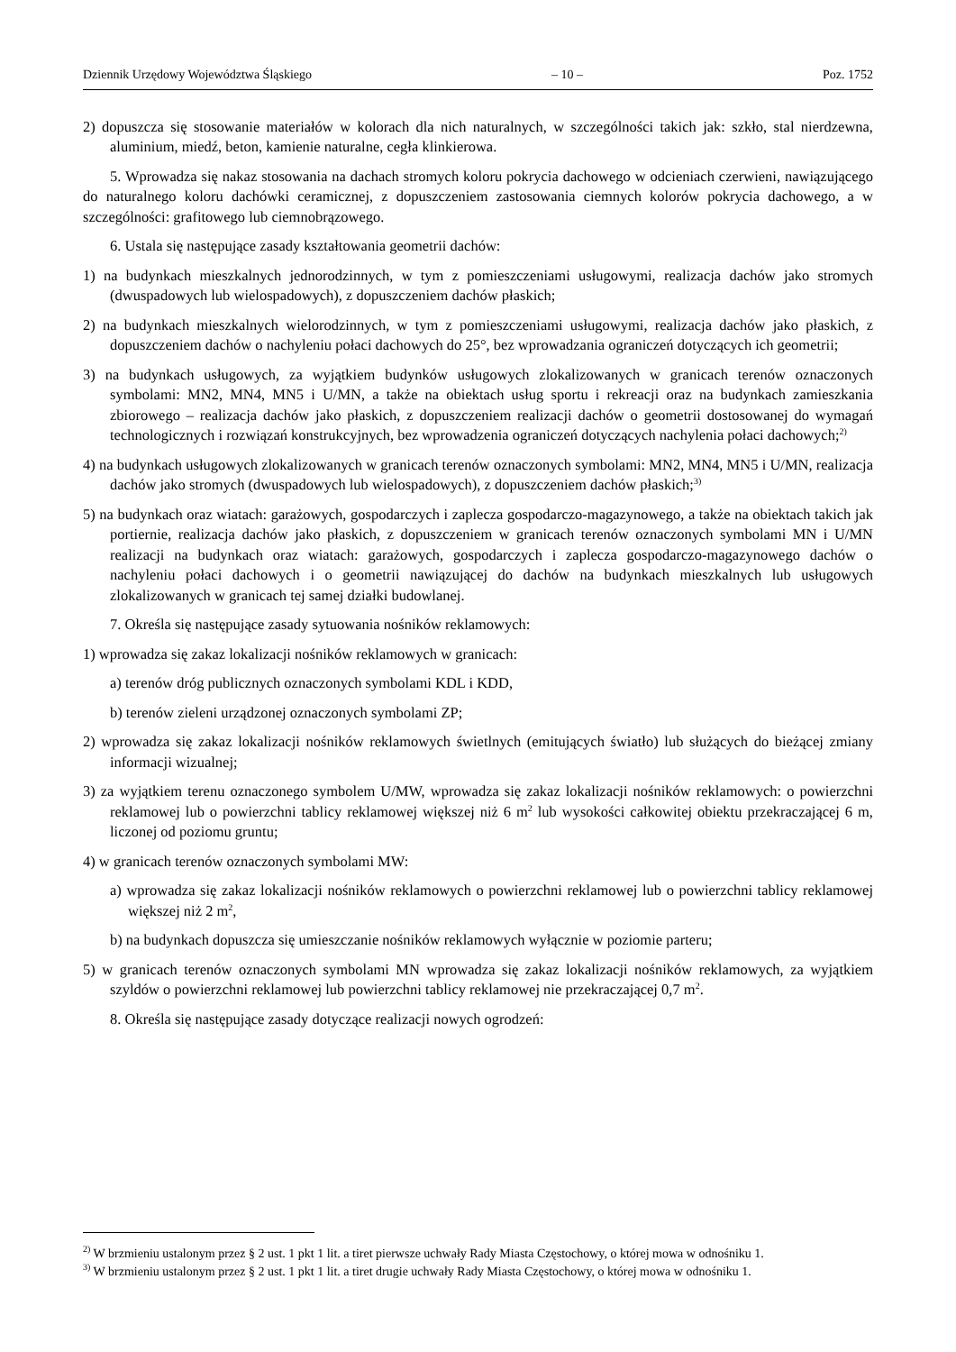Dziennik Urzędowy Województwa Śląskiego – 10 – Poz. 1752
2) dopuszcza się stosowanie materiałów w kolorach dla nich naturalnych, w szczególności takich jak: szkło, stal nierdzewna, aluminium, miedź, beton, kamienie naturalne, cegła klinkierowa.
5. Wprowadza się nakaz stosowania na dachach stromych koloru pokrycia dachowego w odcieniach czerwieni, nawiązującego do naturalnego koloru dachówki ceramicznej, z dopuszczeniem zastosowania ciemnych kolorów pokrycia dachowego, a w szczególności: grafitowego lub ciemnobrązowego.
6. Ustala się następujące zasady kształtowania geometrii dachów:
1) na budynkach mieszkalnych jednorodzinnych, w tym z pomieszczeniami usługowymi, realizacja dachów jako stromych (dwuspadowych lub wielospadowych), z dopuszczeniem dachów płaskich;
2) na budynkach mieszkalnych wielorodzinnych, w tym z pomieszczeniami usługowymi, realizacja dachów jako płaskich, z dopuszczeniem dachów o nachyleniu połaci dachowych do 25°, bez wprowadzania ograniczeń dotyczących ich geometrii;
3) na budynkach usługowych, za wyjątkiem budynków usługowych zlokalizowanych w granicach terenów oznaczonych symbolami: MN2, MN4, MN5 i U/MN, a także na obiektach usług sportu i rekreacji oraz na budynkach zamieszkania zbiorowego – realizacja dachów jako płaskich, z dopuszczeniem realizacji dachów o geometrii dostosowanej do wymagań technologicznych i rozwiązań konstrukcyjnych, bez wprowadzenia ograniczeń dotyczących nachylenia połaci dachowych;<sup>2)</sup>
4) na budynkach usługowych zlokalizowanych w granicach terenów oznaczonych symbolami: MN2, MN4, MN5 i U/MN, realizacja dachów jako stromych (dwuspadowych lub wielospadowych), z dopuszczeniem dachów płaskich;<sup>3)</sup>
5) na budynkach oraz wiatach: garażowych, gospodarczych i zaplecza gospodarczo-magazynowego, a także na obiektach takich jak portiernie, realizacja dachów jako płaskich, z dopuszczeniem w granicach terenów oznaczonych symbolami MN i U/MN realizacji na budynkach oraz wiatach: garażowych, gospodarczych i zaplecza gospodarczo-magazynowego dachów o nachyleniu połaci dachowych i o geometrii nawiązującej do dachów na budynkach mieszkalnych lub usługowych zlokalizowanych w granicach tej samej działki budowlanej.
7. Określa się następujące zasady sytuowania nośników reklamowych:
1) wprowadza się zakaz lokalizacji nośników reklamowych w granicach:
a) terenów dróg publicznych oznaczonych symbolami KDL i KDD,
b) terenów zieleni urządzonej oznaczonych symbolami ZP;
2) wprowadza się zakaz lokalizacji nośników reklamowych świetlnych (emitujących światło) lub służących do bieżącej zmiany informacji wizualnej;
3) za wyjątkiem terenu oznaczonego symbolem U/MW, wprowadza się zakaz lokalizacji nośników reklamowych: o powierzchni reklamowej lub o powierzchni tablicy reklamowej większej niż 6 m<sup>2</sup> lub wysokości całkowitej obiektu przekraczającej 6 m, liczonej od poziomu gruntu;
4) w granicach terenów oznaczonych symbolami MW:
a) wprowadza się zakaz lokalizacji nośników reklamowych o powierzchni reklamowej lub o powierzchni tablicy reklamowej większej niż 2 m<sup>2</sup>,
b) na budynkach dopuszcza się umieszczanie nośników reklamowych wyłącznie w poziomie parteru;
5) w granicach terenów oznaczonych symbolami MN wprowadza się zakaz lokalizacji nośników reklamowych, za wyjątkiem szyldów o powierzchni reklamowej lub powierzchni tablicy reklamowej nie przekraczającej 0,7 m<sup>2</sup>.
8. Określa się następujące zasady dotyczące realizacji nowych ogrodzeń:
<sup>2)</sup> W brzmieniu ustalonym przez § 2 ust. 1 pkt 1 lit. a tiret pierwsze uchwały Rady Miasta Częstochowy, o której mowa w odnośniku 1.
<sup>3)</sup> W brzmieniu ustalonym przez § 2 ust. 1 pkt 1 lit. a tiret drugie uchwały Rady Miasta Częstochowy, o której mowa w odnośniku 1.